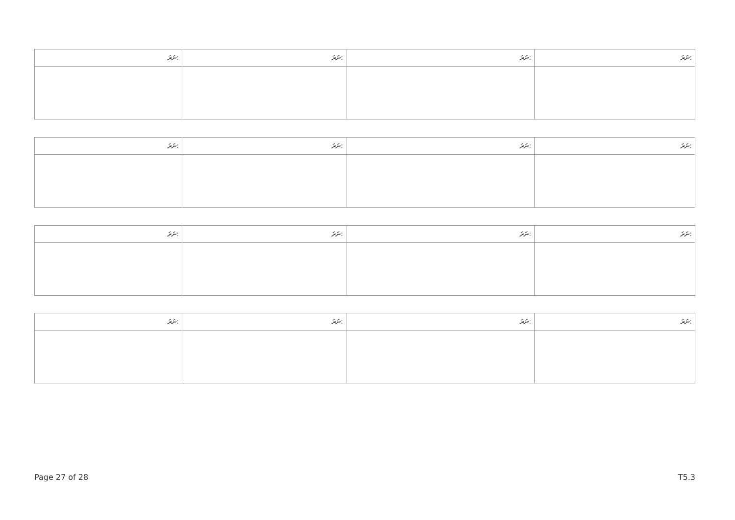| ނަރަ: | ނަރަ: | ނަރަ: | ނަރަ: |
| --- | --- | --- | --- |
| ނަރަ: | ނަރަ: | ނަރަ: | ނަރަ: |
| --- | --- | --- | --- |
| ނަރަ: | ނަރަ: | ނަރަ: | ނަރަ: |
| --- | --- | --- | --- |
| ނަރަ: | ނަރަ: | ނަރަ: | ނަރަ: |
| --- | --- | --- | --- |
Page 27 of 28 T5.3